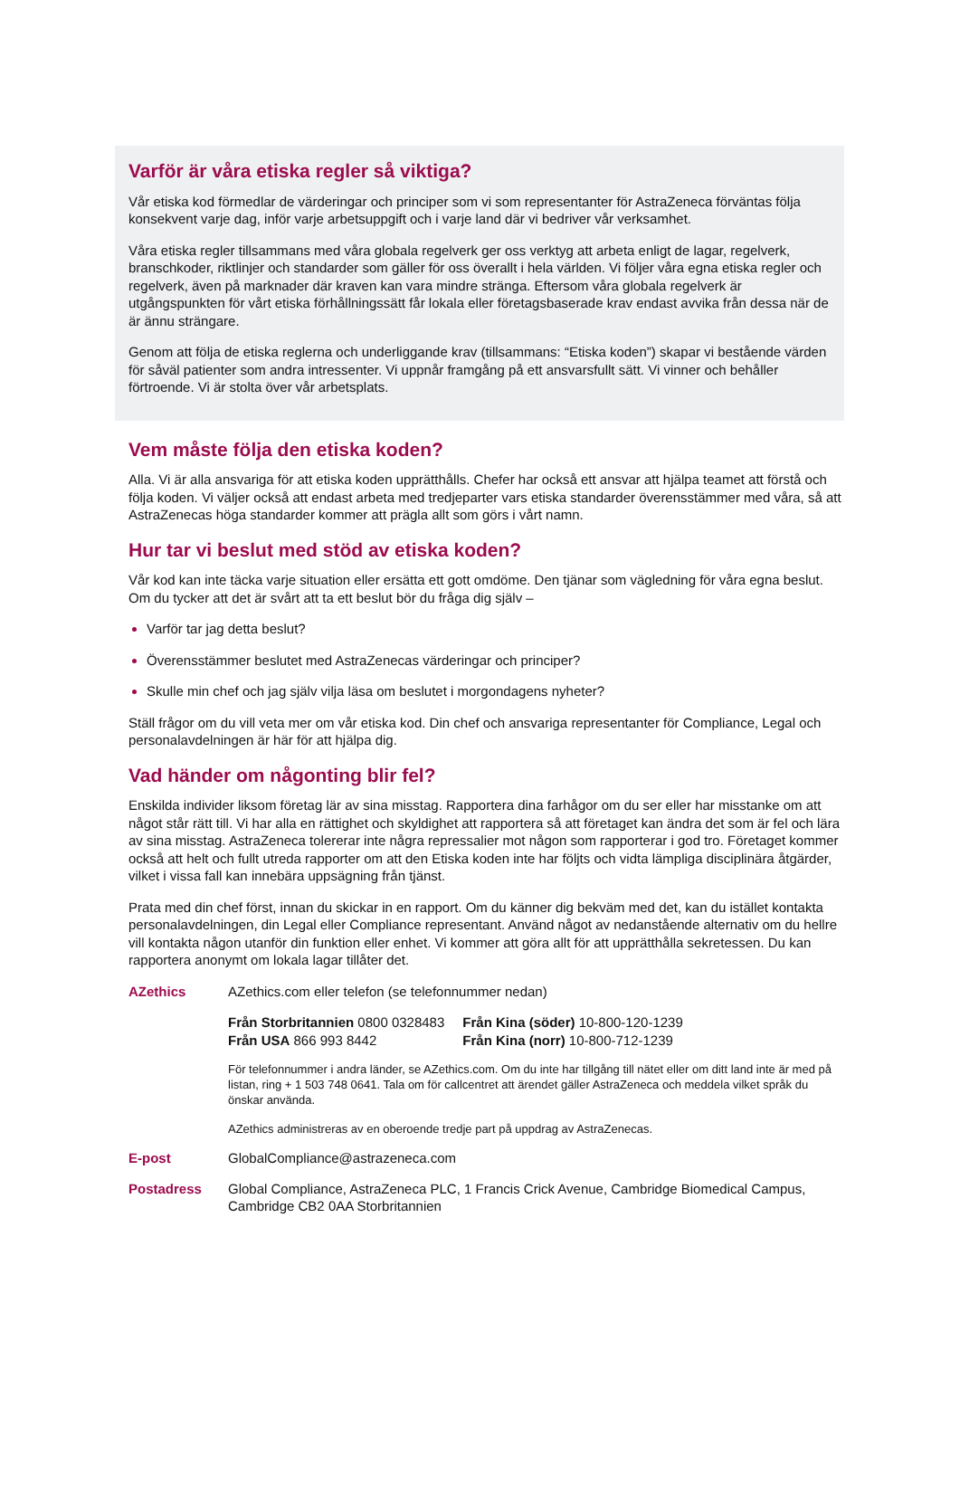Varför är våra etiska regler så viktiga?
Vår etiska kod förmedlar de värderingar och principer som vi som representanter för AstraZeneca förväntas följa konsekvent varje dag, inför varje arbetsuppgift och i varje land där vi bedriver vår verksamhet.
Våra etiska regler tillsammans med våra globala regelverk ger oss verktyg att arbeta enligt de lagar, regelverk, branschkoder, riktlinjer och standarder som gäller för oss överallt i hela världen. Vi följer våra egna etiska regler och regelverk, även på marknader där kraven kan vara mindre stränga. Eftersom våra globala regelverk är utgångspunkten för vårt etiska förhållningssätt får lokala eller företagsbaserade krav endast avvika från dessa när de är ännu strängare.
Genom att följa de etiska reglerna och underliggande krav (tillsammans: “Etiska koden”) skapar vi bestående värden för såväl patienter som andra intressenter. Vi uppnår framgång på ett ansvarsfullt sätt. Vi vinner och behåller förtroende. Vi är stolta över vår arbetsplats.
Vem måste följa den etiska koden?
Alla. Vi är alla ansvariga för att etiska koden upprätthålls. Chefer har också ett ansvar att hjälpa teamet att förstå och följa koden. Vi väljer också att endast arbeta med tredjeparter vars etiska standarder överensstämmer med våra, så att AstraZenecas höga standarder kommer att prägla allt som görs i vårt namn.
Hur tar vi beslut med stöd av etiska koden?
Vår kod kan inte täcka varje situation eller ersätta ett gott omdöme. Den tjänar som vägledning för våra egna beslut. Om du tycker att det är svårt att ta ett beslut bör du fråga dig själv –
Varför tar jag detta beslut?
Överensstämmer beslutet med AstraZenecas värderingar och principer?
Skulle min chef och jag själv vilja läsa om beslutet i morgondagens nyheter?
Ställ frågor om du vill veta mer om vår etiska kod. Din chef och ansvariga representanter för Compliance, Legal och personalavdelningen är här för att hjälpa dig.
Vad händer om någonting blir fel?
Enskilda individer liksom företag lär av sina misstag. Rapportera dina farhågor om du ser eller har misstanke om att något står rätt till. Vi har alla en rättighet och skyldighet att rapportera så att företaget kan ändra det som är fel och lära av sina misstag. AstraZeneca tolererar inte några repressalier mot någon som rapporterar i god tro. Företaget kommer också att helt och fullt utreda rapporter om att den Etiska koden inte har följts och vidta lämpliga disciplinära åtgärder, vilket i vissa fall kan innebära uppsägning från tjänst.
Prata med din chef först, innan du skickar in en rapport. Om du känner dig bekväm med det, kan du istället kontakta personalavdelningen, din Legal eller Compliance representant. Använd något av nedanstående alternativ om du hellre vill kontakta någon utanför din funktion eller enhet. Vi kommer att göra allt för att upprätthålla sekretessen. Du kan rapportera anonymt om lokala lagar tillåter det.
AZethics AZethics.com eller telefon (se telefonnummer nedan)
Från Storbritannien 0800 0328483
Från USA 866 993 8442
Från Kina (söder) 10-800-120-1239
Från Kina (norr) 10-800-712-1239
För telefonnummer i andra länder, se AZethics.com. Om du inte har tillgång till nätet eller om ditt land inte är med på listan, ring + 1 503 748 0641. Tala om för callcentret att ärendet gäller AstraZeneca och meddela vilket språk du önskar använda.
AZethics administreras av en oberoende tredje part på uppdrag av AstraZenecas.
E-post GlobalCompliance@astrazeneca.com
Postadress Global Compliance, AstraZeneca PLC, 1 Francis Crick Avenue, Cambridge Biomedical Campus, Cambridge CB2 0AA Storbritannien